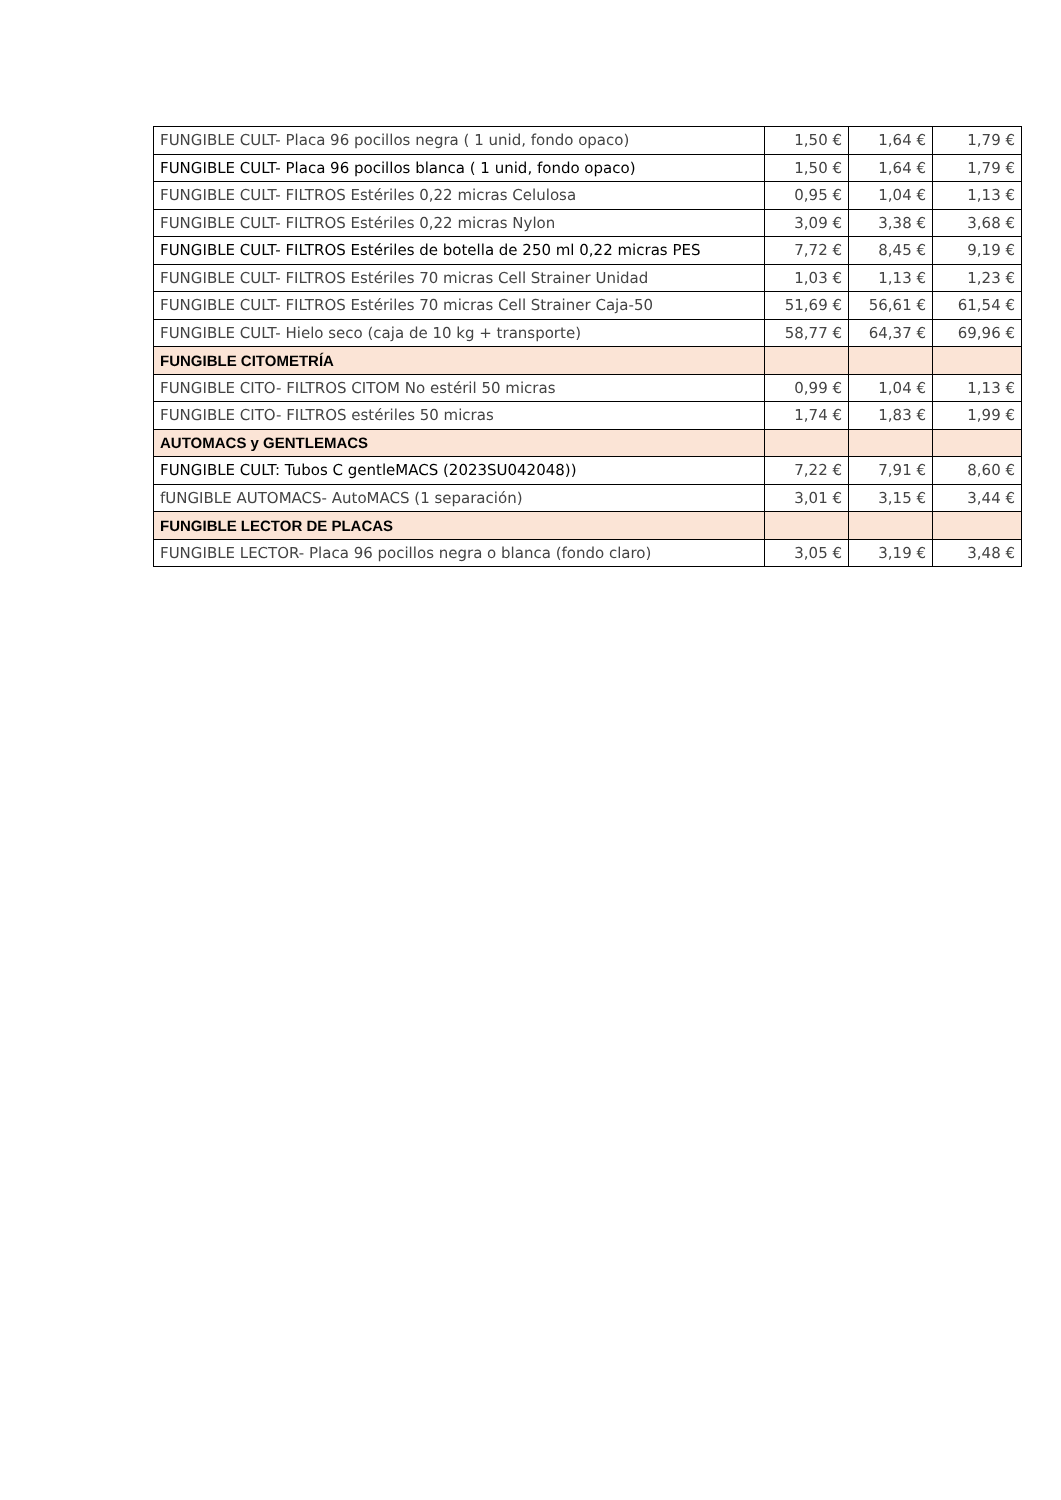| FUNGIBLE CULT- Placa 96 pocillos negra ( 1 unid, fondo opaco) | 1,50 € | 1,64 € | 1,79 € |
| FUNGIBLE CULT- Placa 96 pocillos blanca ( 1 unid, fondo opaco) | 1,50 € | 1,64 € | 1,79 € |
| FUNGIBLE CULT- FILTROS Estériles 0,22 micras Celulosa | 0,95 € | 1,04 € | 1,13 € |
| FUNGIBLE CULT- FILTROS Estériles 0,22 micras Nylon | 3,09 € | 3,38 € | 3,68 € |
| FUNGIBLE CULT- FILTROS Estériles de botella de 250 ml 0,22 micras PES | 7,72 € | 8,45 € | 9,19 € |
| FUNGIBLE CULT- FILTROS Estériles 70 micras Cell Strainer Unidad | 1,03 € | 1,13 € | 1,23 € |
| FUNGIBLE CULT- FILTROS Estériles 70 micras Cell Strainer Caja-50 | 51,69 € | 56,61 € | 61,54 € |
| FUNGIBLE CULT- Hielo seco (caja de 10 kg + transporte) | 58,77 € | 64,37 € | 69,96 € |
| FUNGIBLE CITOMETRÍA | | | |
| FUNGIBLE CITO- FILTROS CITOM No estéril 50 micras | 0,99 € | 1,04 € | 1,13 € |
| FUNGIBLE CITO- FILTROS estériles 50 micras | 1,74 € | 1,83 € | 1,99 € |
| AUTOMACS y GENTLEMACS | | | |
| FUNGIBLE CULT: Tubos C gentleMACS (2023SU042048)) | 7,22 € | 7,91 € | 8,60 € |
| fUNGIBLE AUTOMACS- AutoMACS (1 separación) | 3,01 € | 3,15 € | 3,44 € |
| FUNGIBLE LECTOR DE PLACAS | | | |
| FUNGIBLE LECTOR- Placa 96 pocillos negra o blanca (fondo claro) | 3,05 € | 3,19 € | 3,48 € |